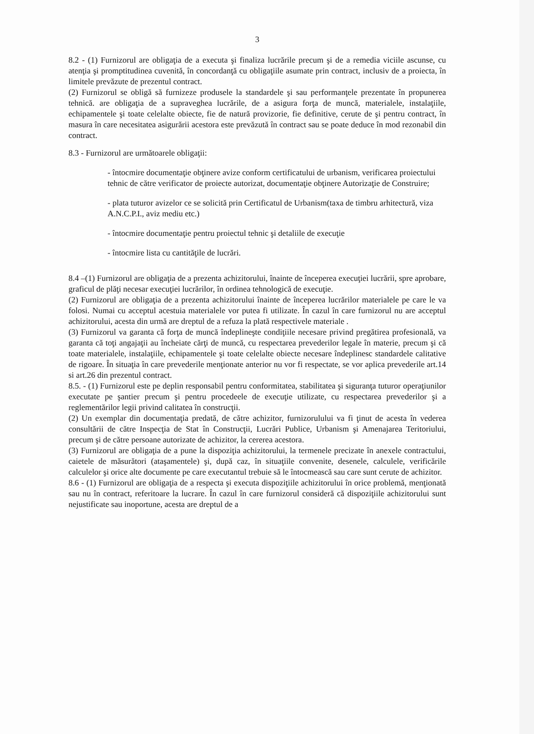3
8.2 - (1) Furnizorul are obligaţia de a executa şi finaliza lucrările precum şi de a remedia viciile ascunse, cu atenţia şi promptitudinea cuvenită, în concordanţă cu obligaţiile asumate prin contract, inclusiv de a proiecta, în limitele prevăzute de prezentul contract.
(2) Furnizorul se obligă să furnizeze produsele la standardele şi sau performanţele prezentate în propunerea tehnică. are obligaţia de a supraveghea lucrările, de a asigura forţa de muncă, materialele, instalaţiile, echipamentele şi toate celelalte obiecte, fie de natură provizorie, fie definitive, cerute de şi pentru contract, în masura în care necesitatea asigurării acestora este prevăzută în contract sau se poate deduce în mod rezonabil din contract.
8.3 - Furnizorul are următoarele obligaţii:
- întocmire documentaţie obţinere avize conform certificatului de urbanism, verificarea proiectului tehnic de către verificator de proiecte autorizat, documentaţie obţinere Autorizaţie de Construire;
- plata tuturor avizelor ce se solicită prin Certificatul de Urbanism(taxa de timbru arhitectură, viza A.N.C.P.I., aviz mediu etc.)
- întocmire documentaţie pentru proiectul tehnic şi detaliile de execuţie
- întocmire lista cu cantităţile de lucrări.
8.4 –(1) Furnizorul are obligaţia de a prezenta achizitorului, înainte de începerea execuţiei lucrării, spre aprobare, graficul de plăţi necesar execuţiei lucrărilor, în ordinea tehnologică de execuţie.
(2) Furnizorul are obligaţia de a prezenta achizitorului înainte de începerea lucrărilor materialele pe care le va folosi. Numai cu acceptul acestuia materialele vor putea fi utilizate. În cazul în care furnizorul nu are acceptul achizitorului, acesta din urmă are dreptul de a refuza la plată respectivele materiale .
(3) Furnizorul va garanta că forţa de muncă îndeplineşte condiţiile necesare privind pregătirea profesională, va garanta că toţi angajaţii au încheiate cărţi de muncă, cu respectarea prevederilor legale în materie, precum şi că toate materialele, instalaţiile, echipamentele şi toate celelalte obiecte necesare îndeplinesc standardele calitative de rigoare. În situaţia în care prevederile menţionate anterior nu vor fi respectate, se vor aplica prevederile art.14 si art.26 din prezentul contract.
8.5. - (1) Furnizorul este pe deplin responsabil pentru conformitatea, stabilitatea şi siguranţa tuturor operaţiunilor executate pe şantier precum şi pentru procedeele de execuţie utilizate, cu respectarea prevederilor şi a reglementărilor legii privind calitatea în construcţii.
(2) Un exemplar din documentaţia predată, de către achizitor, furnizorulului va fi ţinut de acesta în vederea consultării de către Inspecţia de Stat în Construcţii, Lucrări Publice, Urbanism şi Amenajarea Teritoriului, precum şi de către persoane autorizate de achizitor, la cererea acestora.
(3) Furnizorul are obligaţia de a pune la dispoziţia achizitorului, la termenele precizate în anexele contractului, caietele de măsurători (ataşamentele) şi, după caz, în situaţiile convenite, desenele, calculele, verificările calculelor şi orice alte documente pe care executantul trebuie să le întocmească sau care sunt cerute de achizitor.
8.6 - (1) Furnizorul are obligaţia de a respecta şi executa dispoziţiile achizitorului în orice problemă, menţionată sau nu în contract, referitoare la lucrare. În cazul în care furnizorul consideră că dispoziţiile achizitorului sunt nejustificate sau inoportune, acesta are dreptul de a